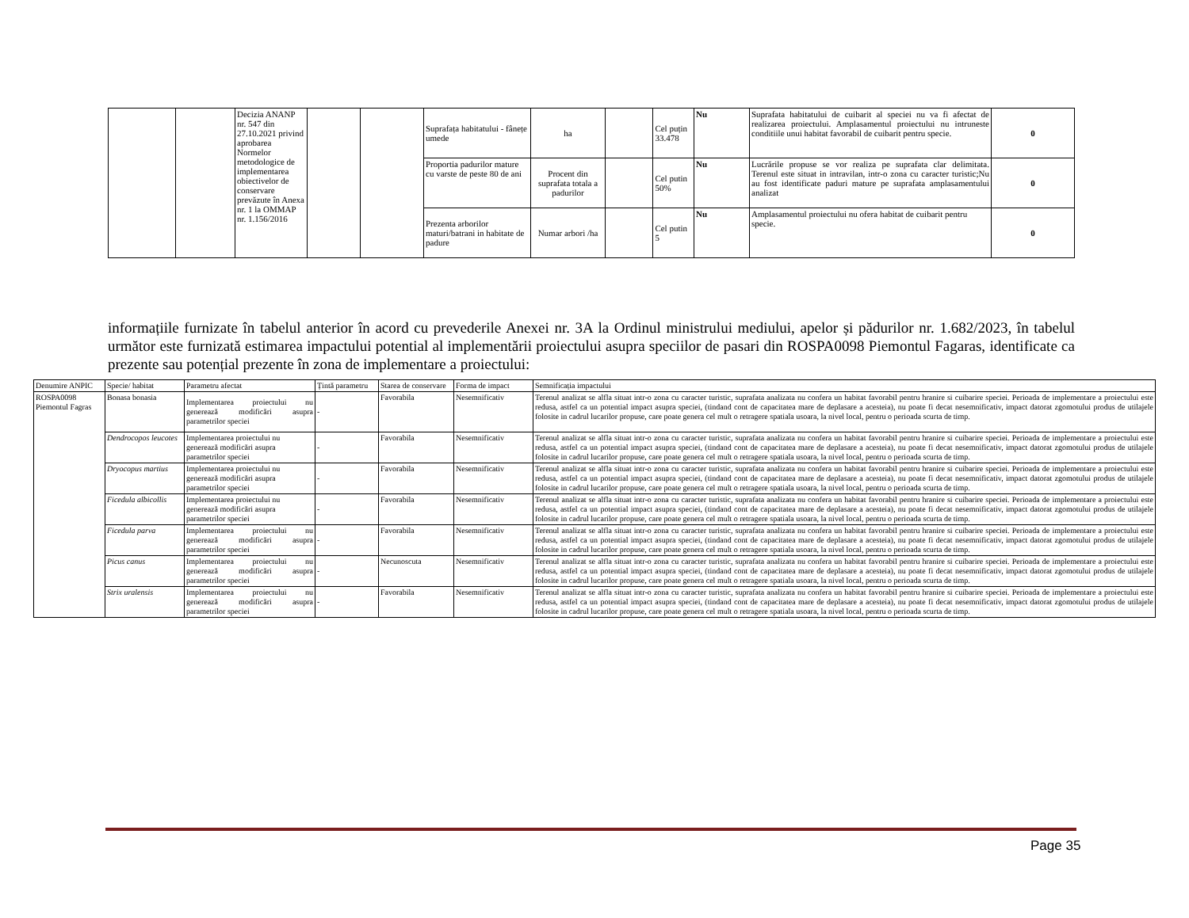| | | Decizia ANANP nr. 547 din 27.10.2021 privind aprobarea Normelor metodologice de implementarea obiectivelor de conservare prevăzute în Anexa nr. 1 la OMMAP nr. 1.156/2016 | | | Suprafața habitatului - fânețe umede | ha | | Cel puțin 33.478 | Nu | Suprafata habitatului de cuibarit al speciei nu va fi afectat de realizarea proiectului. Amplasamentul proiectului nu intruneste conditiile unui habitat favorabil de cuibarit pentru specie. | 0 |
| | | | | | Proportia padurilor mature cu varste de peste 80 de ani | Procent din suprafata totala a padurilor | | Cel putin 50% | Nu | Lucrările propuse se vor realiza pe suprafata clar delimitata. Terenul este situat in intravilan, intr-o zona cu caracter turistic;Nu au fost identificate paduri mature pe suprafata amplasamentului analizat | 0 |
| | | | | | Prezenta arborilor maturi/batrani in habitate de padure | Numar arbori /ha | | Cel putin 5 | Nu | Amplasamentul proiectului nu ofera habitat de cuibarit pentru specie. | 0 |
informațiile furnizate în tabelul anterior în acord cu prevederile Anexei nr. 3A la Ordinul ministrului mediului, apelor și pădurilor nr. 1.682/2023, în tabelul următor este furnizată estimarea impactului potential al implementării proiectului asupra speciilor de pasari din ROSPA0098 Piemontul Fagaras, identificate ca prezente sau potențial prezente în zona de implementare a proiectului:
| Denumire ANPIC | Specie/ habitat | Parametru afectat | Țintă parametru | Starea de conservare | Forma de impact | Semnificația impactului |
| --- | --- | --- | --- | --- | --- | --- |
| ROSPA0098 Piemontul Fagras | Bonasa bonasia | Implementarea proiectului nu generează modificări asupra parametrilor speciei | - | Favorabila | Nesemnificativ | Terenul analizat se alfla situat intr-o zona cu caracter turistic, suprafata analizata nu confera un habitat favorabil pentru hranire si cuibarire speciei. Perioada de implementare a proiectului este redusa, astfel ca un potential impact asupra speciei, (tindand cont de capacitatea mare de deplasare a acesteia), nu poate fi decat nesemnificativ, impact datorat zgomotului produs de utilajele folosite in cadrul lucarilor propuse, care poate genera cel mult o retragere spatiala usoara, la nivel local, pentru o perioada scurta de timp. |
| | Dendrocopos leucotes | Implementarea proiectului nu generează modificări asupra parametrilor speciei | - | Favorabila | Nesemnificativ | Terenul analizat se alfla situat intr-o zona cu caracter turistic, suprafata analizata nu confera un habitat favorabil pentru hranire si cuibarire speciei. Perioada de implementare a proiectului este redusa, astfel ca un potential impact asupra speciei, (tindand cont de capacitatea mare de deplasare a acesteia), nu poate fi decat nesemnificativ, impact datorat zgomotului produs de utilajele folosite in cadrul lucarilor propuse, care poate genera cel mult o retragere spatiala usoara, la nivel local, pentru o perioada scurta de timp. |
| | Dryocopus martius | Implementarea proiectului nu generează modificări asupra parametrilor speciei | - | Favorabila | Nesemnificativ | Terenul analizat se alfla situat intr-o zona cu caracter turistic, suprafata analizata nu confera un habitat favorabil pentru hranire si cuibarire speciei. Perioada de implementare a proiectului este redusa, astfel ca un potential impact asupra speciei, (tindand cont de capacitatea mare de deplasare a acesteia), nu poate fi decat nesemnificativ, impact datorat zgomotului produs de utilajele folosite in cadrul lucarilor propuse, care poate genera cel mult o retragere spatiala usoara, la nivel local, pentru o perioada scurta de timp. |
| | Ficedula albicollis | Implementarea proiectului nu generează modificări asupra parametrilor speciei | - | Favorabila | Nesemnificativ | Terenul analizat se alfla situat intr-o zona cu caracter turistic, suprafata analizata nu confera un habitat favorabil pentru hranire si cuibarire speciei. Perioada de implementare a proiectului este redusa, astfel ca un potential impact asupra speciei, (tindand cont de capacitatea mare de deplasare a acesteia), nu poate fi decat nesemnificativ, impact datorat zgomotului produs de utilajele folosite in cadrul lucarilor propuse, care poate genera cel mult o retragere spatiala usoara, la nivel local, pentru o perioada scurta de timp. |
| | Ficedula parva | Implementarea proiectului nu generează modificări asupra parametrilor speciei | - | Favorabila | Nesemnificativ | Terenul analizat se alfla situat intr-o zona cu caracter turistic, suprafata analizata nu confera un habitat favorabil pentru hranire si cuibarire speciei. Perioada de implementare a proiectului este redusa, astfel ca un potential impact asupra speciei, (tindand cont de capacitatea mare de deplasare a acesteia), nu poate fi decat nesemnificativ, impact datorat zgomotului produs de utilajele folosite in cadrul lucarilor propuse, care poate genera cel mult o retragere spatiala usoara, la nivel local, pentru o perioada scurta de timp. |
| | Picus canus | Implementarea proiectului nu generează modificări asupra parametrilor speciei | - | Necunoscuta | Nesemnificativ | Terenul analizat se alfla situat intr-o zona cu caracter turistic, suprafata analizata nu confera un habitat favorabil pentru hranire si cuibarire speciei. Perioada de implementare a proiectului este redusa, astfel ca un potential impact asupra speciei, (tindand cont de capacitatea mare de deplasare a acesteia), nu poate fi decat nesemnificativ, impact datorat zgomotului produs de utilajele folosite in cadrul lucarilor propuse, care poate genera cel mult o retragere spatiala usoara, la nivel local, pentru o perioada scurta de timp. |
| | Strix uralensis | Implementarea proiectului nu generează modificări asupra parametrilor speciei | - | Favorabila | Nesemnificativ | Terenul analizat se alfla situat intr-o zona cu caracter turistic, suprafata analizata nu confera un habitat favorabil pentru hranire si cuibarire speciei. Perioada de implementare a proiectului este redusa, astfel ca un potential impact asupra speciei, (tindand cont de capacitatea mare de deplasare a acesteia), nu poate fi decat nesemnificativ, impact datorat zgomotului produs de utilajele folosite in cadrul lucarilor propuse, care poate genera cel mult o retragere spatiala usoara, la nivel local, pentru o perioada scurta de timp. |
Page 35